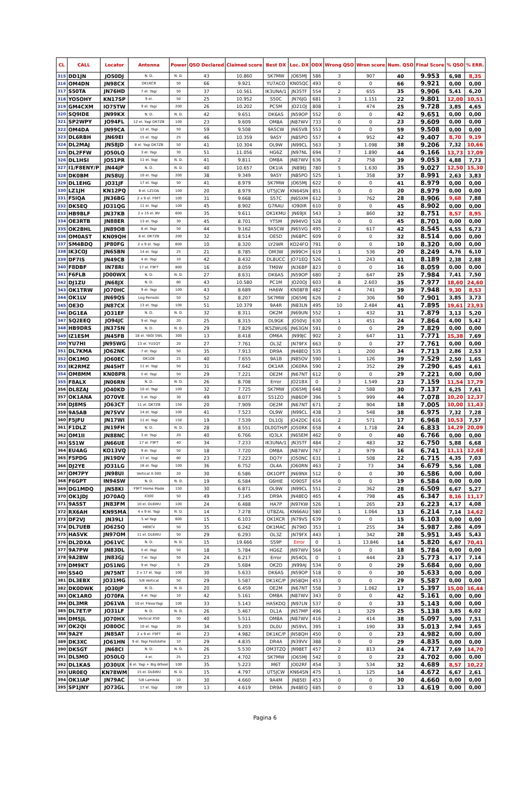| CL | CALL | Locator | Antenna | Power | QSO Declared | Claimed score | Best DX | Loc. DX | ODX | Wrong QSO | Wron score | Num. QSO | Final Score | % QSO | % ERR. |
| --- | --- | --- | --- | --- | --- | --- | --- | --- | --- | --- | --- | --- | --- | --- | --- |
| 315 | DD1JN | JO50DJ | N. D. | N. D. | 43 | 10.860 | SK7MW | JO65MJ | 586 | 3 | 907 | 40 | 9.953 | 6,98 | 8,35 |
| 316 | OM4DN | JN98CX | OK1KCR | 50 | 66 | 9.921 | YU7ACO | KN05QC | 493 | 0 | 0 | 66 | 9.921 | 0,00 | 0,00 |
| 317 | S50TA | JN76HD | 7 el. Yagi | 50 | 37 | 10.561 | IK3UNA/1 | JN35TF | 554 | 2 | 655 | 35 | 9.906 | 5,41 | 6,20 |
| 318 | YO5OHY | KN17SP | 9 el. | 50 | 25 | 10.952 | S50C | JN76JG | 681 | 3 | 1.151 | 22 | 9.801 | 12,00 | 10,51 |
| 319 | GM4CXM | IO75TW | 9 el. Yagi | 200 | 26 | 10.202 | PC5M | JO21OJ | 808 | 1 | 474 | 25 | 9.728 | 3,85 | 4,65 |
| 320 | SQ9IDE | JN99KX | N. D. | N. D. | 42 | 9.651 | DK6AS | JN59OP | 552 | 0 | 0 | 42 | 9.651 | 0,00 | 0,00 |
| 321 | SP2WPY | JO94FL | 12 el. Yagi DK7ZB | 100 | 23 | 9.609 | OM8A | JN87WV | 733 | 0 | 0 | 23 | 9.609 | 0,00 | 0,00 |
| 322 | OM4DA | JN99CA | 12 el. Yagi | 50 | 59 | 9.508 | 9A5CW | JN65VB | 553 | 0 | 0 | 59 | 9.508 | 0,00 | 0,00 |
| 323 | DL6RBH | JN69EI | 15 el. Yagi | 25 | 46 | 10.359 | 9A5Y | JN85PO | 557 | 4 | 952 | 42 | 9.407 | 8,70 | 9,19 |
| 324 | DL2MAJ | JN58JD | 8 el. Yagi DK7ZB | 50 | 41 | 10.304 | OL9W | JN99CL | 563 | 3 | 1.098 | 38 | 9.206 | 7,32 | 10,66 |
| 325 | DL2FFW | JO50LQ | 3 el. Yagi | 30 | 51 | 11.056 | HG6Z | JN97NL | 694 | 7 | 1.890 | 44 | 9.166 | 13,73 | 17,09 |
| 326 | DL1HSI | JO51PR | 11 el. Yagi | N. D. | 41 | 9.811 | OM8A | JN87WV | 636 | 2 | 758 | 39 | 9.053 | 4,88 | 7,73 |
| 327 | I1/F8ENY/P | JN44JP | N. D. | N. D. | 40 | 10.657 | OK1IA | JN89EJ | 780 | 5 | 1.630 | 35 | 9.027 | 12,50 | 15,30 |
| 328 | DK0BM | JN58UJ | 10 el. Yagi | 200 | 38 | 9.349 | 9A5Y | JN85PO | 525 | 1 | 358 | 37 | 8.991 | 2,63 | 3,83 |
| 329 | DL1EHG | JO31JF | 17 el. Yagi | 50 | 41 | 8.979 | SK7MW | JO65MJ | 622 | 0 | 0 | 41 | 8.979 | 0,00 | 0,00 |
| 330 | LZ1JH | KN12PQ | 8 el. LZ1OA | 100 | 20 | 8.979 | UT5JCW | KN64SN | 851 | 0 | 0 | 20 | 8.979 | 0,00 | 0,00 |
| 331 | F5IQA | JN36BG | 2 x 9 el. F9FT | 100 | 31 | 9.668 | S57C | JN65XM | 612 | 3 | 762 | 28 | 8.906 | 9,68 | 7,88 |
| 332 | DK5EQ | JO31QG | 11 el. Yagi | 100 | 45 | 8.902 | G7RAU | IO90IR | 610 | 0 | 0 | 45 | 8.902 | 0,00 | 0,00 |
| 333 | HB9BLF | JN37KB | 2 x 15 el. BV | 600 | 35 | 9.611 | OK1KMU | JN69JX | 543 | 3 | 860 | 32 | 8.751 | 8,57 | 8,95 |
| 334 | OE3RTB | JN88ER | 13 el. Yagi | 30 | 45 | 8.701 | YT5M | JN94VO | 528 | 0 | 0 | 45 | 8.701 | 0,00 | 0,00 |
| 335 | OK2BHL | JN89OB | 6 el. Yagi | 50 | 44 | 9.162 | 9A5CW | JN65VG | 495 | 2 | 617 | 42 | 8.545 | 4,55 | 6,73 |
| 336 | OM0AST | KN09QH | 8 el. DK7ZB | 200 | 32 | 8.514 | OE5D | JN68PC | 609 | 0 | 0 | 32 | 8.514 | 0,00 | 0,00 |
| 337 | SM4BDQ | JP80FG | 2 x 9 el. Yagi | 600 | 10 | 8.320 | LY2WR | KO24FO | 791 | 0 | 0 | 10 | 8.320 | 0,00 | 0,00 |
| 338 | IK3COJ | JN65BN | 14 el. Yagi | 25 | 21 | 8.785 | OM3W | JN99CH | 619 | 1 | 536 | 20 | 8.249 | 4,76 | 6,10 |
| 339 | DF7IS | JN49CB | 4 el. Yagi | 10 | 42 | 8.432 | DL8UCC | JO71EQ | 526 | 1 | 243 | 41 | 8.189 | 2,38 | 2,88 |
| 340 | F8DBF | IN78RI | 17 el. F9FT | 800 | 16 | 8.059 | TM0W | JN36BP | 823 | 0 | 0 | 16 | 8.059 | 0,00 | 0,00 |
| 341 | F6FLB | JO00WX | N. D. | N. D. | 27 | 8.631 | DK6AS | JN59OP | 680 | 2 | 647 | 25 | 7.984 | 7,41 | 7,50 |
| 342 | DJ1ZU | JN68JX | N. D. | 80 | 43 | 10.580 | PC1M | JO20OJ | 603 | 8 | 2.603 | 35 | 7.977 | 18,60 | 24,60 |
| 343 | OK1TRW | JO70HC | 9 el. Yagi | 100 | 43 | 8.689 | HA6W | KN08FB | 482 | 4 | 741 | 39 | 7.948 | 9,30 | 8,53 |
| 344 | OK1LV | JN69QS | Log Periodic | 50 | 52 | 8.207 | SK7MW | JO65MJ | 626 | 2 | 306 | 50 | 7.901 | 3,85 | 3,73 |
| 345 | OE3O | JN87CX | 13 el. Yagi | 100 | 51 | 10.379 | 9A4R | JN83LN | 495 | 10 | 2.484 | 41 | 7.895 | 19,61 | 23,93 |
| 346 | DG1EA | JO31EF | N. D. | N. D. | 32 | 8.311 | OK2M | JN69UN | 552 | 1 | 432 | 31 | 7.879 | 3,13 | 5,20 |
| 347 | SQ2EEQ | JO94JC | 9 el. Yagi | 20 | 25 | 8.315 | DL9GK | JO50VJ | 630 | 1 | 451 | 24 | 7.864 | 4,00 | 5,42 |
| 348 | HB9DRS | JN37SN | N. D. | N. D. | 29 | 7.829 | IK5ZWU/6 | JN63GN | 591 | 0 | 0 | 29 | 7.829 | 0,00 | 0,00 |
| 349 | IZ1ESM | JN45FB | 18 el. YAGI 5WL | 300 | 13 | 8.418 | OM6A | JN99JC | 902 | 2 | 647 | 11 | 7.771 | 15,38 | 7,69 |
| 350 | YU7HI | JN95WG | 13 el. YU1QT | 20 | 27 | 7.761 | OL3Z | JN79FX | 663 | 0 | 0 | 27 | 7.761 | 0,00 | 0,00 |
| 351 | DL7KMA | JO62NK | 7 el. Yagi | 50 | 35 | 7.913 | DR9A | JN48EQ | 535 | 1 | 200 | 34 | 7.713 | 2,86 | 2,53 |
| 352 | OK1MO | JO60EC | OK1DE | 25 | 40 | 7.655 | 9A1B | JN85OV | 590 | 1 | 126 | 39 | 7.529 | 2,50 | 1,65 |
| 353 | IK2RMZ | JN45HT | 11 el. Yagi | 50 | 31 | 7.642 | OK1AR | JO60RA | 590 | 2 | 352 | 29 | 7.290 | 6,45 | 4,61 |
| 354 | OM8MM | KN08PR | 5 el. Yagi | 50 | 29 | 7.221 | OE2M | JN67NT | 612 | 0 | 0 | 29 | 7.221 | 0,00 | 0,00 |
| 355 | F8ALX | JN06RN | N. D. | N. D. | 26 | 8.708 | Error | JO21BX | 0 | 3 | 1.549 | 23 | 7.159 | 11,54 | 17,79 |
| 356 | DL8ZAJ | JO40KD | 10 el. Yagi | 100 | 32 | 7.725 | SK7MW | JO65MJ | 648 | 2 | 588 | 30 | 7.137 | 6,25 | 7,61 |
| 357 | OK1ANA | JO70VE | 5 el. Yagi | 30 | 49 | 8.077 | S51ZO | JN86DP | 396 | 5 | 999 | 44 | 7.078 | 10,20 | 12,37 |
| 358 | DJ8MS | JO63CT | 11 el. DK7ZB | 150 | 20 | 7.909 | OE2M | JN67NT | 671 | 2 | 904 | 18 | 7.005 | 10,00 | 11,43 |
| 359 | 9A5AB | JN75VV | 14 el. Yagi | 100 | 41 | 7.523 | OL9W | JN99CL | 438 | 3 | 548 | 38 | 6.975 | 7,32 | 7,28 |
| 360 | F5JFU | JN17WI | 11 el. Yagi | 150 | 19 | 7.539 | DL1OJ | JO42DC | 616 | 2 | 571 | 17 | 6.968 | 10,53 | 7,57 |
| 361 | F1DLZ | JN19FH | N. D. | N. D. | 28 | 8.551 | DL0GTH/P | JO50RK | 658 | 4 | 1.718 | 24 | 6.833 | 14,29 | 20,09 |
| 362 | OM1II | JN88NC | 3 el. Yagi | 20 | 40 | 6.766 | IQ3LX | JN65EM | 462 | 0 | 0 | 40 | 6.766 | 0,00 | 0,00 |
| 363 | S51W | JN66UE | 17 el. F9FT | 40 | 34 | 7.233 | IK3UNA/1 | JN35TF | 484 | 2 | 483 | 32 | 6.750 | 5,88 | 6,68 |
| 364 | EU4AG | KO13VQ | 9 el. Yagi | 50 | 18 | 7.720 | OM8A | JN87WV | 767 | 2 | 979 | 16 | 6.741 | 11,11 | 12,68 |
| 365 | F5PDG | JN19DV | 17 el. Yagi | 80 | 23 | 7.223 | DQ7Y | JO50NC | 631 | 1 | 508 | 22 | 6.715 | 4,35 | 7,03 |
| 366 | DJ2YE | JO31LG | 16 el. Yagi | 100 | 36 | 6.752 | OL4A | JO60RN | 463 | 2 | 73 | 34 | 6.679 | 5,56 | 1,08 |
| 367 | OM7PY | JN98UI | Vertical X-300 | 20 | 30 | 6.586 | OK1OPT | JN69NX | 512 | 0 | 0 | 30 | 6.586 | 0,00 | 0,00 |
| 368 | F6GPT | IN94SW | N. D. | N. D. | 19 | 6.584 | G6HIE | IO90ST | 654 | 0 | 0 | 19 | 6.584 | 0,00 | 0,00 |
| 369 | DG1MDQ | JN58KI | F9FT Home Made | 150 | 30 | 6.871 | OL9W | JN99CL | 551 | 2 | 362 | 28 | 6.509 | 6,67 | 5,27 |
| 370 | OK1JDJ | JO70AQ | X300 | 50 | 49 | 7.145 | DR9A | JN48EQ | 465 | 4 | 798 | 45 | 6.347 | 8,16 | 11,17 |
| 371 | 9A5ST | JN83FM | 10 el. DL6WU | 100 | 24 | 6.488 | HA7P | JN97KW | 526 | 1 | 265 | 23 | 6.223 | 4,17 | 4,08 |
| 372 | RX6AH | KN95MA | 4 x 9 el. Yagi | N. D. | 14 | 7.278 | UT8ZAL | KN66AU | 580 | 1 | 1.064 | 13 | 6.214 | 7,14 | 14,62 |
| 373 | DF2VJ | JN39LI | 5 wl Yagi | 600 | 15 | 6.103 | OK1KCR | JN79VS | 639 | 0 | 0 | 15 | 6.103 | 0,00 | 0,00 |
| 374 | DL7UEB | JO62SQ | HB9CV | 50 | 35 | 6.242 | OK1MAC | JN79IO | 353 | 1 | 255 | 34 | 5.987 | 2,86 | 4,09 |
| 375 | HA5VK | JN97OM | 11 el. DL6WU | 50 | 29 | 6.293 | OL3Z | JN79FX | 443 | 1 | 342 | 28 | 5.951 | 3,45 | 5,43 |
| 376 | DL2DXA | JO61VC | N. D. | N. D. | 15 | 19.666 | S59P | Error | 0 | 1 | 13.846 | 14 | 5.820 | 6,67 | 70,41 |
| 377 | 9A7PW | JN83DL | 5 el. Yagi | 50 | 18 | 5.784 | HG6Z | JN97WV | 564 | 0 | 0 | 18 | 5.784 | 0,00 | 0,00 |
| 378 | 9A2BW | JN83GJ | 7 el. Yagi | 50 | 24 | 6.217 | Error | JN54OL | 0 | 1 | 444 | 23 | 5.773 | 4,17 | 7,14 |
| 379 | DM9KT | JO51NG | 9 el. Yagi | 5 | 29 | 5.684 | OK2D | JN99AJ | 534 | 0 | 0 | 29 | 5.684 | 0,00 | 0,00 |
| 380 | S54O | JN75NT | 2 x 17 el. Yagi | 100 | 30 | 5.633 | DK6AS | JN59OP | 518 | 0 | 0 | 30 | 5.633 | 0,00 | 0,00 |
| 381 | DL3EBX | JO31MG | 5/8 Vertical | 50 | 29 | 5.587 | DK1KC/P | JN58QH | 453 | 0 | 0 | 29 | 5.587 | 0,00 | 0,00 |
| 382 | DK0DWK | JO30JP | N. D. | N. D. | 20 | 6.459 | OE2M | JN67NT | 558 | 3 | 1.062 | 17 | 5.397 | 15,00 | 16,44 |
| 383 | OK1ARO | JO70FA | 4 el. Yagi | 10 | 42 | 5.161 | OM8A | JN87WV | 343 | 0 | 0 | 42 | 5.161 | 0,00 | 0,00 |
| 384 | DL3MR | JO61VA | 10 el. Flexa-Yagi | 100 | 33 | 5.143 | HA5KDQ | JN97LN | 537 | 0 | 0 | 33 | 5.143 | 0,00 | 0,00 |
| 385 | DL7ET/P | JO31LF | N. D. | N. D. | 26 | 5.467 | DL1A | JN57MP | 496 | 1 | 329 | 25 | 5.138 | 3,85 | 6,02 |
| 386 | DM5JL | JO70HX | Vertical X50 | 50 | 40 | 5.511 | OM8A | JN87WV | 416 | 2 | 414 | 38 | 5.097 | 5,00 | 7,51 |
| 387 | OK2QI | JO80OC | 10 el. Yagi | 20 | 34 | 5.203 | DL0U | JN59VL | 395 | 1 | 190 | 33 | 5.013 | 2,94 | 3,65 |
| 388 | 9A2Y | JN85AT | 2 x 9 el. F9FT | 40 | 23 | 4.982 | DK1KC/P | JN58QH | 450 | 0 | 0 | 23 | 4.982 | 0,00 | 0,00 |
| 389 | DK3XC | JO61HN | 9 el. Yagi Feststehe | 10 | 29 | 4.835 | DR4A | JN39VV | 388 | 0 | 0 | 29 | 4.835 | 0,00 | 0,00 |
| 390 | DK5GT | JN68CI | N. D. | N. D. | 26 | 5.530 | OM3TZQ | JN98ET | 457 | 2 | 813 | 24 | 4.717 | 7,69 | 14,70 |
| 391 | DL5MO | JO50LQ | 4 el. | 25 | 23 | 4.702 | SK7MW | JO65MJ | 542 | 0 | 0 | 23 | 4.702 | 0,00 | 0,00 |
| 392 | DL1KAS | JO30UX | 6 el. Yagi + Big Wheel | 100 | 35 | 5.223 | M6T | JO02RF | 454 | 3 | 534 | 32 | 4.689 | 8,57 | 10,22 |
| 393 | UR0EQ | KN78WM | 15 el. DL6WU | N. D. | 15 | 4.797 | UT5JCW | KN64SN | 475 | 1 | 125 | 14 | 4.672 | 6,67 | 2,61 |
| 394 | OK1IAP | JN79AC | 5/8 Lambda | 10 | 30 | 4.660 | 9A4M | JN85EI | 453 | 0 | 0 | 30 | 4.660 | 0,00 | 0,00 |
| 395 | SP1JNY | JO73GL | 17 el. Yagi | 100 | 13 | 4.619 | DR9A | JN48EQ | 685 | 0 | 0 | 13 | 4.619 | 0,00 | 0,00 |
Pagina 6